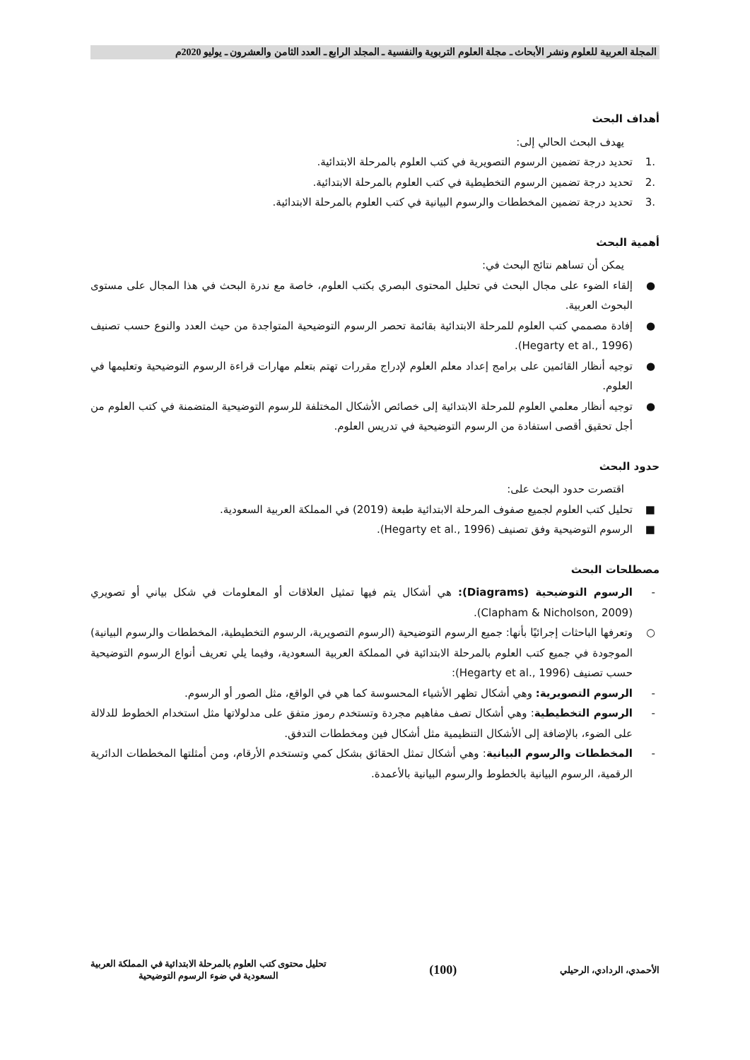المجلة العربية للعلوم ونشر الأبحاث ـ مجلة العلوم التربوية والنفسية ـ المجلد الرابع ـ العدد الثامن والعشرون ـ يوليو 2020م
أهداف البحث
يهدف البحث الحالي إلى:
.1 تحديد درجة تضمين الرسوم التصويرية في كتب العلوم بالمرحلة الابتدائية.
.2 تحديد درجة تضمين الرسوم التخطيطية في كتب العلوم بالمرحلة الابتدائية.
.3 تحديد درجة تضمين المخططات والرسوم البيانية في كتب العلوم بالمرحلة الابتدائية.
أهمية البحث
يمكن أن تساهم نتائج البحث في:
● إلقاء الضوء على مجال البحث في تحليل المحتوى البصري بكتب العلوم، خاصة مع ندرة البحث في هذا المجال على مستوى البحوث العربية.
● إفادة مصممي كتب العلوم للمرحلة الابتدائية بقائمة تحصر الرسوم التوضيحية المتواجدة من حيث العدد والنوع حسب تصنيف (Hegarty et al., 1996).
● توجيه أنظار القائمين على برامج إعداد معلم العلوم لإدراج مقررات تهتم بتعلم مهارات قراءة الرسوم التوضيحية وتعليمها في العلوم.
● توجيه أنظار معلمي العلوم للمرحلة الابتدائية إلى خصائص الأشكال المختلفة للرسوم التوضيحية المتضمنة في كتب العلوم من أجل تحقيق أقصى استفادة من الرسوم التوضيحية في تدريس العلوم.
حدود البحث
اقتصرت حدود البحث على:
■ تحليل كتب العلوم لجميع صفوف المرحلة الابتدائية طبعة (2019) في المملكة العربية السعودية.
■ الرسوم التوضيحية وفق تصنيف (Hegarty et al., 1996).
مصطلحات البحث
- الرسوم التوضيحية (Diagrams): هي أشكال يتم فيها تمثيل العلاقات أو المعلومات في شكل بياني أو تصويري (Clapham & Nicholson, 2009).
○ وتعرفها الباحثات إجرائيًا بأنها: جميع الرسوم التوضيحية (الرسوم التصويرية، الرسوم التخطيطية، المخططات والرسوم البيانية) الموجودة في جميع كتب العلوم بالمرحلة الابتدائية في المملكة العربية السعودية، وفيما يلي تعريف أنواع الرسوم التوضيحية حسب تصنيف (Hegarty et al., 1996):
- الرسوم التصويرية: وهي أشكال تظهر الأشياء المحسوسة كما هي في الواقع، مثل الصور أو الرسوم.
- الرسوم التخطيطية: وهي أشكال تصف مفاهيم مجردة وتستخدم رموز متفق على مدلولاتها مثل استخدام الخطوط للدلالة على الضوء، بالإضافة إلى الأشكال التنظيمية مثل أشكال فين ومخططات التدفق.
- المخططات والرسوم البيانية: وهي أشكال تمثل الحقائق بشكل كمي وتستخدم الأرقام، ومن أمثلتها المخططات الدائرية الرقمية، الرسوم البيانية بالخطوط والرسوم البيانية بالأعمدة.
الأحمدي، الردادي، الرحيلي
(100)
تحليل محتوى كتب العلوم بالمرحلة الابتدائية في المملكة العربية
السعودية في ضوء الرسوم التوضيحية